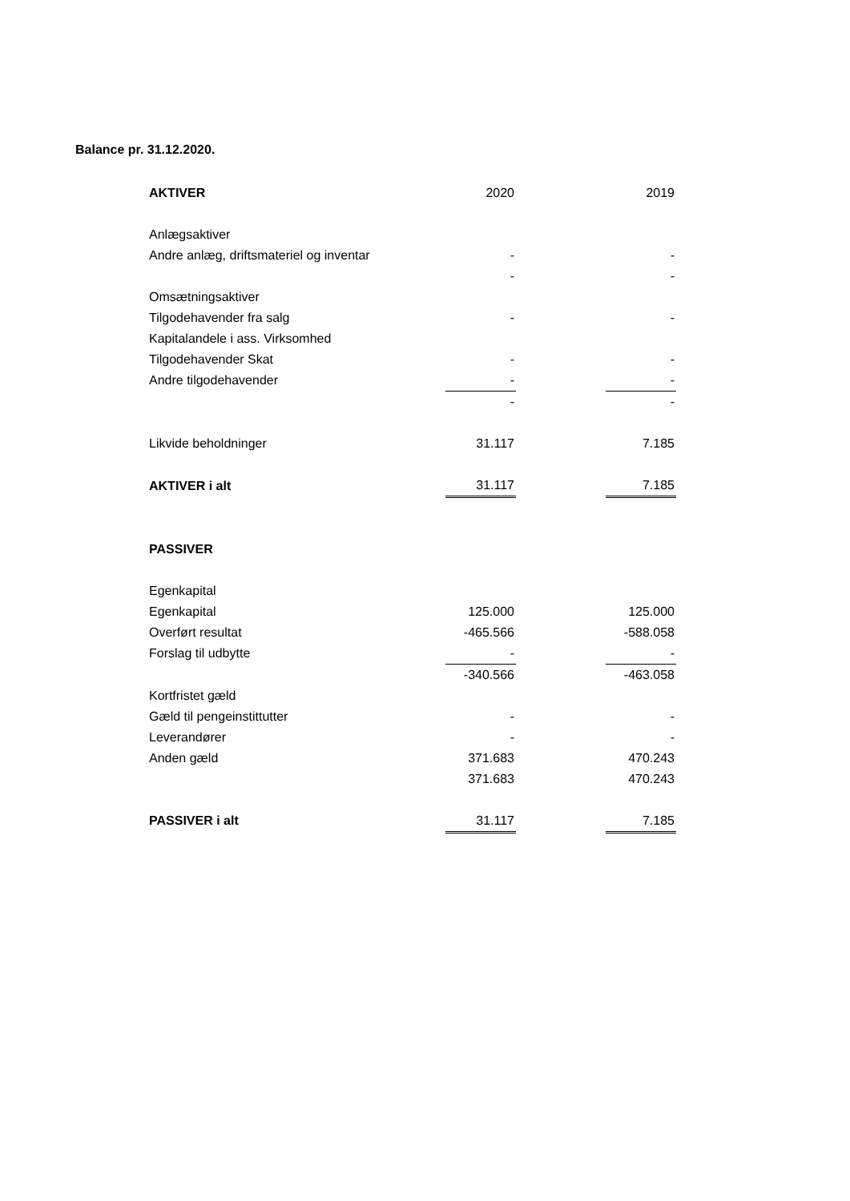Balance pr. 31.12.2020.
| AKTIVER | 2020 | | 2019 |
| --- | --- | --- | --- |
| Anlægsaktiver | | | |
| Andre anlæg, driftsmateriel og inventar | - | | - |
| | - | | - |
| Omsætningsaktiver | | | |
| Tilgodehavender fra salg | - | | - |
| Kapitalandele i ass. Virksomhed | | | |
| Tilgodehavender Skat | - | | - |
| Andre tilgodehavender | - | | - |
| | - | | - |
| Likvide beholdninger | 31.117 | | 7.185 |
| AKTIVER i alt | 31.117 | | 7.185 |
| PASSIVER | | | |
| Egenkapital | | | |
| Egenkapital | 125.000 | | 125.000 |
| Overført resultat | -465.566 | | -588.058 |
| Forslag til udbytte | - | | - |
| | -340.566 | | -463.058 |
| Kortfristet gæld | | | |
| Gæld til pengeinstittutter | - | | - |
| Leverandører | - | | - |
| Anden gæld | 371.683 | | 470.243 |
| | 371.683 | | 470.243 |
| PASSIVER i alt | 31.117 | | 7.185 |